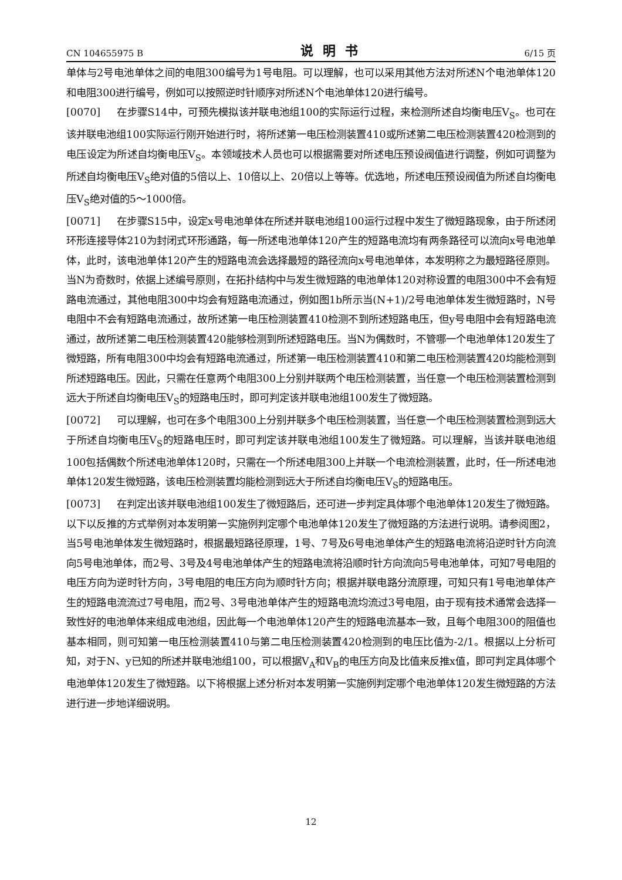CN 104655975 B 说明书 6/15 页
单体与2号电池单体之间的电阻300编号为1号电阻。可以理解，也可以采用其他方法对所述N个电池单体120和电阻300进行编号，例如可以按照逆时针顺序对所述N个电池单体120进行编号。
[0070] 在步骤S14中，可预先模拟该并联电池组100的实际运行过程，来检测所述自均衡电压V<sub>S</sub>。也可在该并联电池组100实际运行刚开始进行时，将所述第一电压检测装置410或所述第二电压检测装置420检测到的电压设定为所述自均衡电压V<sub>S</sub>。本领域技术人员也可以根据需要对所述电压预设阀值进行调整，例如可调整为所述自均衡电压V<sub>S</sub>绝对值的5倍以上、10倍以上、20倍以上等等。优选地，所述电压预设阀值为所述自均衡电压V<sub>S</sub>绝对值的5～1000倍。
[0071] 在步骤S15中，设定x号电池单体在所述并联电池组100运行过程中发生了微短路现象，由于所述闭环形连接导体210为封闭式环形通路，每一所述电池单体120产生的短路电流均有两条路径可以流向x号电池单体，此时，该电池单体120产生的短路电流会选择最短的路径流向x号电池单体，本发明称之为最短路径原则。当N为奇数时，依据上述编号原则，在拓扑结构中与发生微短路的电池单体120对称设置的电阻300中不会有短路电流通过，其他电阻300中均会有短路电流通过，例如图1b所示当(N+1)/2号电池单体发生微短路时，N号电阻中不会有短路电流通过，故所述第一电压检测装置410检测不到所述短路电压，但y号电阻中会有短路电流通过，故所述第二电压检测装置420能够检测到所述短路电压。当N为偶数时，不管哪一个电池单体120发生了微短路，所有电阻300中均会有短路电流通过，所述第一电压检测装置410和第二电压检测装置420均能检测到所述短路电压。因此，只需在任意两个电阻300上分别并联两个电压检测装置，当任意一个电压检测装置检测到远大于所述自均衡电压V<sub>S</sub>的短路电压时，即可判定该并联电池组100发生了微短路。
[0072] 可以理解，也可在多个电阻300上分别并联多个电压检测装置，当任意一个电压检测装置检测到远大于所述自均衡电压V<sub>S</sub>的短路电压时，即可判定该并联电池组100发生了微短路。可以理解，当该并联电池组100包括偶数个所述电池单体120时，只需在一个所述电阻300上并联一个电流检测装置，此时，任一所述电池单体120发生微短路，该电压检测装置均能检测到远大于所述自均衡电压V<sub>S</sub>的短路电压。
[0073] 在判定出该并联电池组100发生了微短路后，还可进一步判定具体哪个电池单体120发生了微短路。以下以反推的方式举例对本发明第一实施例判定哪个电池单体120发生了微短路的方法进行说明。请参阅图2，当5号电池单体发生微短路时，根据最短路径原理，1号、7号及6号电池单体产生的短路电流将沿逆时针方向流向5号电池单体，而2号、3号及4号电池单体产生的短路电流将沿顺时针方向流向5号电池单体，可知7号电阻的电压方向为逆时针方向，3号电阻的电压方向为顺时针方向；根据并联电路分流原理，可知只有1号电池单体产生的短路电流流过7号电阻，而2号、3号电池单体产生的短路电流均流过3号电阻，由于现有技术通常会选择一致性好的电池单体来组成电池组，因此每一个电池单体120产生的短路电流基本一致，且每个电阻300的阻值也基本相同，则可知第一电压检测装置410与第二电压检测装置420检测到的电压比值为-2/1。根据以上分析可知，对于N、y已知的所述并联电池组100，可以根据V<sub>A</sub>和V<sub>B</sub>的电压方向及比值来反推x值，即可判定具体哪个电池单体120发生了微短路。以下将根据上述分析对本发明第一实施例判定哪个电池单体120发生微短路的方法进行进一步地详细说明。
12